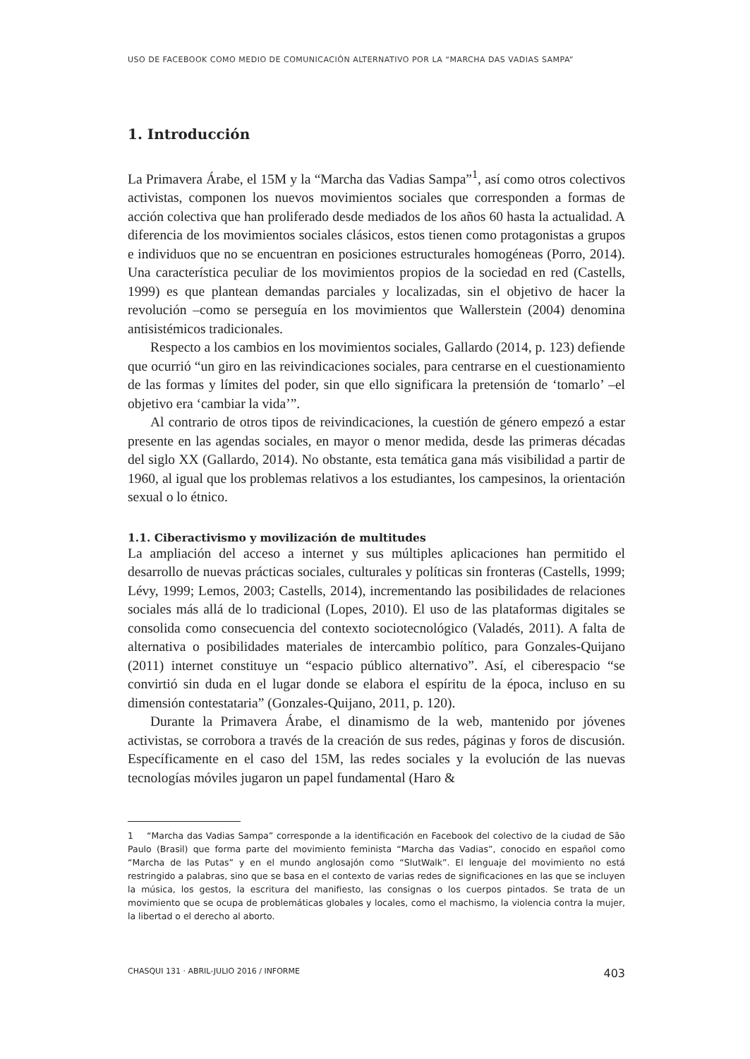USO DE FACEBOOK COMO MEDIO DE COMUNICACIÓN ALTERNATIVO POR LA “MARCHA DAS VADIAS SAMPA”
1. Introducción
La Primavera Árabe, el 15M y la “Marcha das Vadias Sampa”<sup>1</sup>, así como otros colectivos activistas, componen los nuevos movimientos sociales que corresponden a formas de acción colectiva que han proliferado desde mediados de los años 60 hasta la actualidad. A diferencia de los movimientos sociales clásicos, estos tienen como protagonistas a grupos e individuos que no se encuentran en posiciones estructurales homogéneas (Porro, 2014). Una característica peculiar de los movimientos propios de la sociedad en red (Castells, 1999) es que plantean demandas parciales y localizadas, sin el objetivo de hacer la revolución –como se perseguía en los movimientos que Wallerstein (2004) denomina antisistémicos tradicionales.
Respecto a los cambios en los movimientos sociales, Gallardo (2014, p. 123) defiende que ocurrió “un giro en las reivindicaciones sociales, para centrarse en el cuestionamiento de las formas y límites del poder, sin que ello significara la pretensión de ‘tomarlo’ –el objetivo era ‘cambiar la vida’”.
Al contrario de otros tipos de reivindicaciones, la cuestión de género empezó a estar presente en las agendas sociales, en mayor o menor medida, desde las primeras décadas del siglo XX (Gallardo, 2014). No obstante, esta temática gana más visibilidad a partir de 1960, al igual que los problemas relativos a los estudiantes, los campesinos, la orientación sexual o lo étnico.
1.1. Ciberactivismo y movilización de multitudes
La ampliación del acceso a internet y sus múltiples aplicaciones han permitido el desarrollo de nuevas prácticas sociales, culturales y políticas sin fronteras (Castells, 1999; Lévy, 1999; Lemos, 2003; Castells, 2014), incrementando las posibilidades de relaciones sociales más allá de lo tradicional (Lopes, 2010). El uso de las plataformas digitales se consolida como consecuencia del contexto sociotecnológico (Valadés, 2011). A falta de alternativa o posibilidades materiales de intercambio político, para Gonzales-Quijano (2011) internet constituye un “espacio público alternativo”. Así, el ciberespacio “se convirtió sin duda en el lugar donde se elabora el espíritu de la época, incluso en su dimensión contestataria” (Gonzales-Quijano, 2011, p. 120).
Durante la Primavera Árabe, el dinamismo de la web, mantenido por jóvenes activistas, se corrobora a través de la creación de sus redes, páginas y foros de discusión. Específicamente en el caso del 15M, las redes sociales y la evolución de las nuevas tecnologías móviles jugaron un papel fundamental (Haro &
1 “Marcha das Vadias Sampa” corresponde a la identificación en Facebook del colectivo de la ciudad de São Paulo (Brasil) que forma parte del movimiento feminista “Marcha das Vadias”, conocido en español como “Marcha de las Putas” y en el mundo anglosajón como “SlutWalk”. El lenguaje del movimiento no está restringido a palabras, sino que se basa en el contexto de varias redes de significaciones en las que se incluyen la música, los gestos, la escritura del manifiesto, las consignas o los cuerpos pintados. Se trata de un movimiento que se ocupa de problemáticas globales y locales, como el machismo, la violencia contra la mujer, la libertad o el derecho al aborto.
CHASQUI 131 · ABRIL-JULIO 2016 / INFORME 403